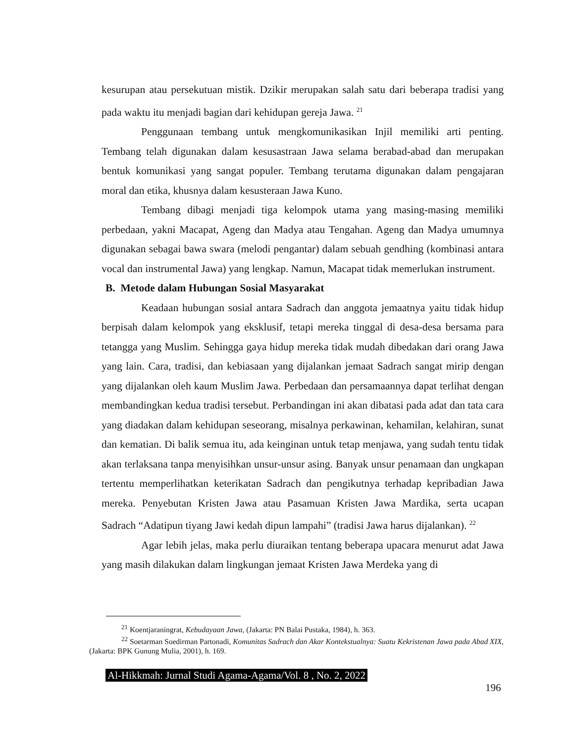kesurupan atau persekutuan mistik. Dzikir merupakan salah satu dari beberapa tradisi yang pada waktu itu menjadi bagian dari kehidupan gereja Jawa. <sup>21</sup>
Penggunaan tembang untuk mengkomunikasikan Injil memiliki arti penting. Tembang telah digunakan dalam kesusastraan Jawa selama berabad-abad dan merupakan bentuk komunikasi yang sangat populer. Tembang terutama digunakan dalam pengajaran moral dan etika, khusnya dalam kesusteraan Jawa Kuno.
Tembang dibagi menjadi tiga kelompok utama yang masing-masing memiliki perbedaan, yakni Macapat, Ageng dan Madya atau Tengahan. Ageng dan Madya umumnya digunakan sebagai bawa swara (melodi pengantar) dalam sebuah gendhing (kombinasi antara vocal dan instrumental Jawa) yang lengkap. Namun, Macapat tidak memerlukan instrument.
B. Metode dalam Hubungan Sosial Masyarakat
Keadaan hubungan sosial antara Sadrach dan anggota jemaatnya yaitu tidak hidup berpisah dalam kelompok yang eksklusif, tetapi mereka tinggal di desa-desa bersama para tetangga yang Muslim. Sehingga gaya hidup mereka tidak mudah dibedakan dari orang Jawa yang lain. Cara, tradisi, dan kebiasaan yang dijalankan jemaat Sadrach sangat mirip dengan yang dijalankan oleh kaum Muslim Jawa. Perbedaan dan persamaannya dapat terlihat dengan membandingkan kedua tradisi tersebut. Perbandingan ini akan dibatasi pada adat dan tata cara yang diadakan dalam kehidupan seseorang, misalnya perkawinan, kehamilan, kelahiran, sunat dan kematian. Di balik semua itu, ada keinginan untuk tetap menjawa, yang sudah tentu tidak akan terlaksana tanpa menyisihkan unsur-unsur asing. Banyak unsur penamaan dan ungkapan tertentu memperlihatkan keterikatan Sadrach dan pengikutnya terhadap kepribadian Jawa mereka. Penyebutan Kristen Jawa atau Pasamuan Kristen Jawa Mardika, serta ucapan Sadrach “Adatipun tiyang Jawi kedah dipun lampahi” (tradisi Jawa harus dijalankan). <sup>22</sup>
Agar lebih jelas, maka perlu diuraikan tentang beberapa upacara menurut adat Jawa yang masih dilakukan dalam lingkungan jemaat Kristen Jawa Merdeka yang di
<sup>21</sup> Koentjaraningrat, Kebudayaan Jawa, (Jakarta: PN Balai Pustaka, 1984), h. 363.
<sup>22</sup> Soetarman Soedirman Partonadi, Komunitas Sadrach dan Akar Kontekstualnya: Suatu Kekristenan Jawa pada Abad XIX, (Jakarta: BPK Gunung Mulia, 2001), h. 169.
Al-Hikkmah: Jurnal Studi Agama-Agama/Vol. 8 , No. 2, 2022
196